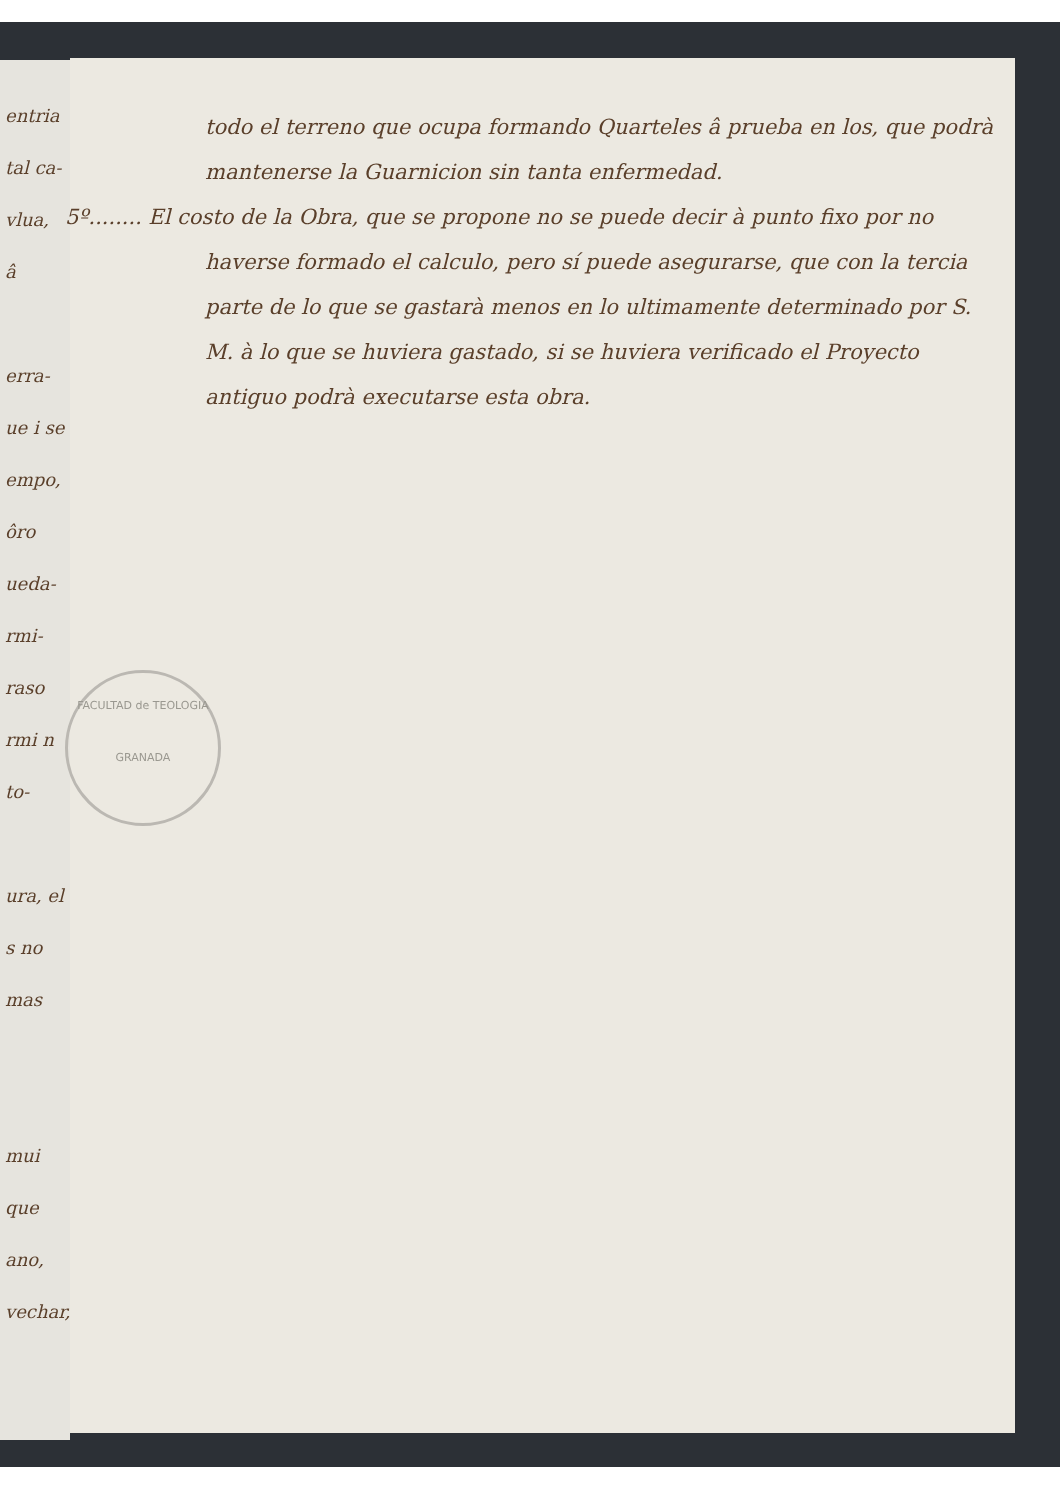FACULTAD de TEOLOGIA
GRANADA
todo el terreno que ocupa formando Quarteles â prueba en los, que podrà mantenerse la Guarnicion sin tanta enfermedad.
5º........ El costo de la Obra, que se propone no se puede decir à punto fixo por no haverse formado el calculo, pero sí puede asegurarse, que con la tercia parte de lo que se gastarà menos en lo ultimamente determinado por S. M. à lo que se huviera gastado, si se huviera verificado el Proyecto antiguo podrà executarse esta obra.
entria tal ca- vlua, â
erra- ue i se empo, ôro ueda- rmi- raso rmi n to-
ura, el s no mas
mui que ano, vechar,